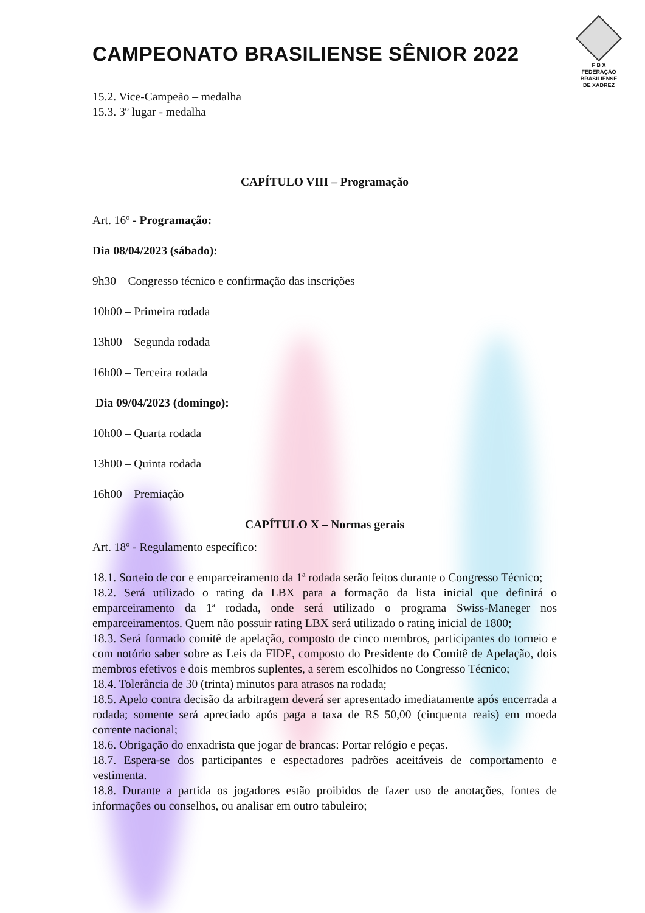CAMPEONATO BRASILIENSE SÊNIOR 2022
F B X
FEDERAÇÃO
BRASILIENSE
DE XADREZ
15.2. Vice-Campeão – medalha
15.3. 3º lugar - medalha
CAPÍTULO VIII – Programação
Art. 16º - Programação:
Dia 08/04/2023 (sábado):
9h30 – Congresso técnico e confirmação das inscrições
10h00 – Primeira rodada
13h00 – Segunda rodada
16h00 – Terceira rodada
Dia 09/04/2023 (domingo):
10h00 – Quarta rodada
13h00 – Quinta rodada
16h00 – Premiação
CAPÍTULO X – Normas gerais
Art. 18º - Regulamento específico:
18.1. Sorteio de cor e emparceiramento da 1ª rodada serão feitos durante o Congresso Técnico;
18.2. Será utilizado o rating da LBX para a formação da lista inicial que definirá o emparceiramento da 1ª rodada, onde será utilizado o programa Swiss-Maneger nos emparceiramentos. Quem não possuir rating LBX será utilizado o rating inicial de 1800;
18.3. Será formado comitê de apelação, composto de cinco membros, participantes do torneio e com notório saber sobre as Leis da FIDE, composto do Presidente do Comitê de Apelação, dois membros efetivos e dois membros suplentes, a serem escolhidos no Congresso Técnico;
18.4. Tolerância de 30 (trinta) minutos para atrasos na rodada;
18.5. Apelo contra decisão da arbitragem deverá ser apresentado imediatamente após encerrada a rodada; somente será apreciado após paga a taxa de R$ 50,00 (cinquenta reais) em moeda corrente nacional;
18.6. Obrigação do enxadrista que jogar de brancas: Portar relógio e peças.
18.7. Espera-se dos participantes e espectadores padrões aceitáveis de comportamento e vestimenta.
18.8. Durante a partida os jogadores estão proibidos de fazer uso de anotações, fontes de informações ou conselhos, ou analisar em outro tabuleiro;